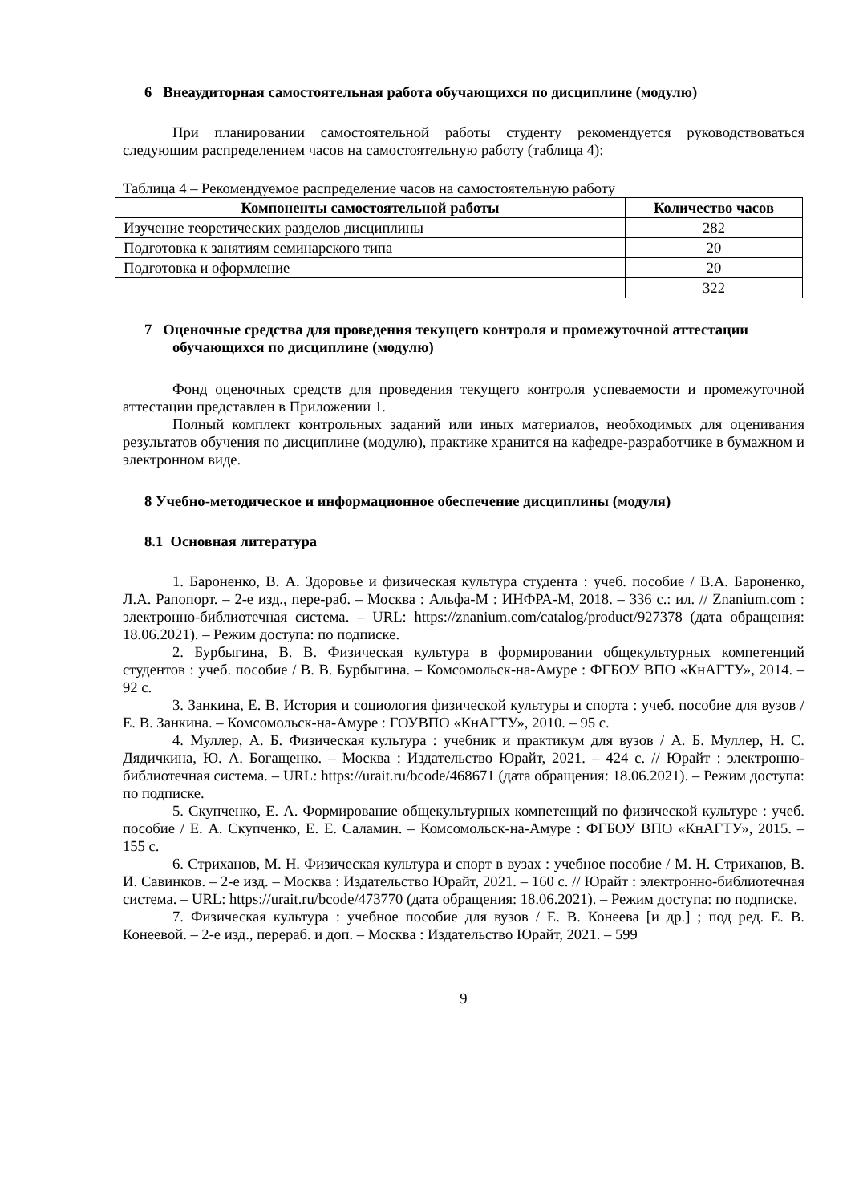6 Внеаудиторная самостоятельная работа обучающихся по дисциплине (модулю)
При планировании самостоятельной работы студенту рекомендуется руководствоваться следующим распределением часов на самостоятельную работу (таблица 4):
Таблица 4 – Рекомендуемое распределение часов на самостоятельную работу
| Компоненты самостоятельной работы | Количество часов |
| --- | --- |
| Изучение теоретических разделов дисциплины | 282 |
| Подготовка к занятиям семинарского типа | 20 |
| Подготовка и оформление | 20 |
| | 322 |
7 Оценочные средства для проведения текущего контроля и промежуточной аттестации обучающихся по дисциплине (модулю)
Фонд оценочных средств для проведения текущего контроля успеваемости и промежуточной аттестации представлен в Приложении 1.
Полный комплект контрольных заданий или иных материалов, необходимых для оценивания результатов обучения по дисциплине (модулю), практике хранится на кафедре-разработчике в бумажном и электронном виде.
8 Учебно-методическое и информационное обеспечение дисциплины (модуля)
8.1 Основная литература
1. Бароненко, В. А. Здоровье и физическая культура студента : учеб. пособие / В.А. Бароненко, Л.А. Рапопорт. – 2-е изд., пере-раб. – Москва : Альфа-М : ИНФРА-М, 2018. – 336 с.: ил. // Znanium.com : электронно-библиотечная система. – URL: https://znanium.com/catalog/product/927378 (дата обращения: 18.06.2021). – Режим доступа: по подписке.
2. Бурбыгина, В. В. Физическая культура в формировании общекультурных компетенций студентов : учеб. пособие / В. В. Бурбыгина. – Комсомольск-на-Амуре : ФГБОУ ВПО «КнАГТУ», 2014. – 92 с.
3. Занкина, Е. В. История и социология физической культуры и спорта : учеб. пособие для вузов / Е. В. Занкина. – Комсомольск-на-Амуре : ГОУВПО «КнАГТУ», 2010. – 95 с.
4. Муллер, А. Б. Физическая культура : учебник и практикум для вузов / А. Б. Муллер, Н. С. Дядичкина, Ю. А. Богащенко. – Москва : Издательство Юрайт, 2021. – 424 с. // Юрайт : электронно-библиотечная система. – URL: https://urait.ru/bcode/468671 (дата обращения: 18.06.2021). – Режим доступа: по подписке.
5. Скупченко, Е. А. Формирование общекультурных компетенций по физической культуре : учеб. пособие / Е. А. Скупченко, Е. Е. Саламин. – Комсомольск-на-Амуре : ФГБОУ ВПО «КнАГТУ», 2015. – 155 с.
6. Стриханов, М. Н. Физическая культура и спорт в вузах : учебное пособие / М. Н. Стриханов, В. И. Савинков. – 2-е изд. – Москва : Издательство Юрайт, 2021. – 160 с. // Юрайт : электронно-библиотечная система. – URL: https://urait.ru/bcode/473770 (дата обращения: 18.06.2021). – Режим доступа: по подписке.
7. Физическая культура : учебное пособие для вузов / Е. В. Конеева [и др.] ; под ред. Е. В. Конеевой. – 2-е изд., перераб. и доп. – Москва : Издательство Юрайт, 2021. – 599
9